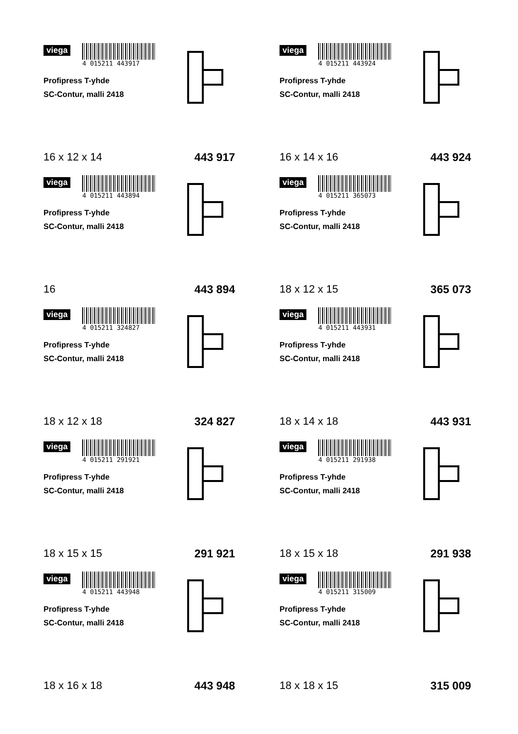viega
4 015211 443917
Profipress T-yhde
SC-Contur, malli 2418
16 x 12 x 14 443 917
viega
4 015211 443924
Profipress T-yhde
SC-Contur, malli 2418
16 x 14 x 16 443 924
viega
4 015211 443894
Profipress T-yhde
SC-Contur, malli 2418
16 443 894
viega
4 015211 365073
Profipress T-yhde
SC-Contur, malli 2418
18 x 12 x 15 365 073
viega
4 015211 324827
Profipress T-yhde
SC-Contur, malli 2418
18 x 12 x 18 324 827
viega
4 015211 443931
Profipress T-yhde
SC-Contur, malli 2418
18 x 14 x 18 443 931
viega
4 015211 291921
Profipress T-yhde
SC-Contur, malli 2418
18 x 15 x 15 291 921
viega
4 015211 291938
Profipress T-yhde
SC-Contur, malli 2418
18 x 15 x 18 291 938
viega
4 015211 443948
Profipress T-yhde
SC-Contur, malli 2418
18 x 16 x 18 443 948
viega
4 015211 315009
Profipress T-yhde
SC-Contur, malli 2418
18 x 18 x 15 315 009